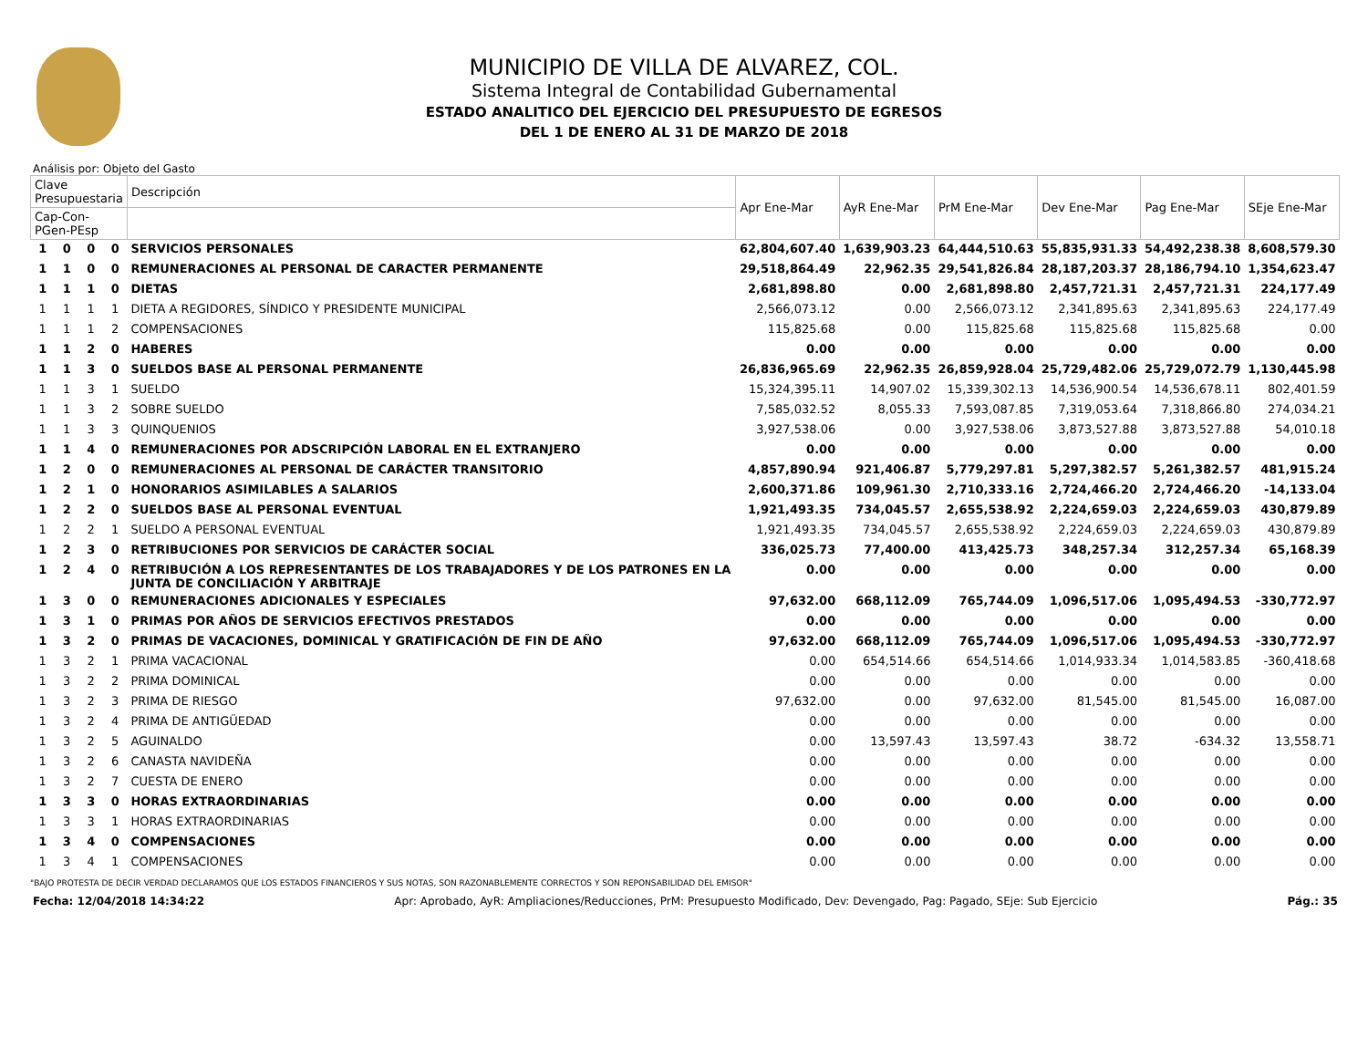MUNICIPIO DE VILLA DE ALVAREZ, COL.
Sistema Integral de Contabilidad Gubernamental
ESTADO ANALITICO DEL EJERCICIO DEL PRESUPUESTO DE EGRESOS
DEL 1 DE ENERO AL 31 DE MARZO DE 2018
Análisis por: Objeto del Gasto
| Clave Presupuestaria | | | | Descripción | Apr Ene-Mar | AyR Ene-Mar | PrM Ene-Mar | Dev Ene-Mar | Pag Ene-Mar | SEje Ene-Mar |
| --- | --- | --- | --- | --- | --- | --- | --- | --- | --- | --- |
| Cap-Con-PGen-PEsp | | | | | | | | | | |
| 1 | 0 | 0 | 0 | SERVICIOS PERSONALES | 62,804,607.40 | 1,639,903.23 | 64,444,510.63 | 55,835,931.33 | 54,492,238.38 | 8,608,579.30 |
| 1 | 1 | 0 | 0 | REMUNERACIONES AL PERSONAL DE CARACTER PERMANENTE | 29,518,864.49 | 22,962.35 | 29,541,826.84 | 28,187,203.37 | 28,186,794.10 | 1,354,623.47 |
| 1 | 1 | 1 | 0 | DIETAS | 2,681,898.80 | 0.00 | 2,681,898.80 | 2,457,721.31 | 2,457,721.31 | 224,177.49 |
| 1 | 1 | 1 | 1 | DIETA A REGIDORES, SÍNDICO Y PRESIDENTE MUNICIPAL | 2,566,073.12 | 0.00 | 2,566,073.12 | 2,341,895.63 | 2,341,895.63 | 224,177.49 |
| 1 | 1 | 1 | 2 | COMPENSACIONES | 115,825.68 | 0.00 | 115,825.68 | 115,825.68 | 115,825.68 | 0.00 |
| 1 | 1 | 2 | 0 | HABERES | 0.00 | 0.00 | 0.00 | 0.00 | 0.00 | 0.00 |
| 1 | 1 | 3 | 0 | SUELDOS BASE AL PERSONAL PERMANENTE | 26,836,965.69 | 22,962.35 | 26,859,928.04 | 25,729,482.06 | 25,729,072.79 | 1,130,445.98 |
| 1 | 1 | 3 | 1 | SUELDO | 15,324,395.11 | 14,907.02 | 15,339,302.13 | 14,536,900.54 | 14,536,678.11 | 802,401.59 |
| 1 | 1 | 3 | 2 | SOBRE SUELDO | 7,585,032.52 | 8,055.33 | 7,593,087.85 | 7,319,053.64 | 7,318,866.80 | 274,034.21 |
| 1 | 1 | 3 | 3 | QUINQUENIOS | 3,927,538.06 | 0.00 | 3,927,538.06 | 3,873,527.88 | 3,873,527.88 | 54,010.18 |
| 1 | 1 | 4 | 0 | REMUNERACIONES POR ADSCRIPCIÓN LABORAL EN EL EXTRANJERO | 0.00 | 0.00 | 0.00 | 0.00 | 0.00 | 0.00 |
| 1 | 2 | 0 | 0 | REMUNERACIONES AL PERSONAL DE CARÁCTER TRANSITORIO | 4,857,890.94 | 921,406.87 | 5,779,297.81 | 5,297,382.57 | 5,261,382.57 | 481,915.24 |
| 1 | 2 | 1 | 0 | HONORARIOS ASIMILABLES A SALARIOS | 2,600,371.86 | 109,961.30 | 2,710,333.16 | 2,724,466.20 | 2,724,466.20 | -14,133.04 |
| 1 | 2 | 2 | 0 | SUELDOS BASE AL PERSONAL EVENTUAL | 1,921,493.35 | 734,045.57 | 2,655,538.92 | 2,224,659.03 | 2,224,659.03 | 430,879.89 |
| 1 | 2 | 2 | 1 | SUELDO A PERSONAL EVENTUAL | 1,921,493.35 | 734,045.57 | 2,655,538.92 | 2,224,659.03 | 2,224,659.03 | 430,879.89 |
| 1 | 2 | 3 | 0 | RETRIBUCIONES POR SERVICIOS DE CARÁCTER SOCIAL | 336,025.73 | 77,400.00 | 413,425.73 | 348,257.34 | 312,257.34 | 65,168.39 |
| 1 | 2 | 4 | 0 | RETRIBUCIÓN A LOS REPRESENTANTES DE LOS TRABAJADORES Y DE LOS PATRONES EN LA JUNTA DE CONCILIACIÓN Y ARBITRAJE | 0.00 | 0.00 | 0.00 | 0.00 | 0.00 | 0.00 |
| 1 | 3 | 0 | 0 | REMUNERACIONES ADICIONALES Y ESPECIALES | 97,632.00 | 668,112.09 | 765,744.09 | 1,096,517.06 | 1,095,494.53 | -330,772.97 |
| 1 | 3 | 1 | 0 | PRIMAS POR AÑOS DE SERVICIOS EFECTIVOS PRESTADOS | 0.00 | 0.00 | 0.00 | 0.00 | 0.00 | 0.00 |
| 1 | 3 | 2 | 0 | PRIMAS DE VACACIONES, DOMINICAL Y GRATIFICACIÓN DE FIN DE AÑO | 97,632.00 | 668,112.09 | 765,744.09 | 1,096,517.06 | 1,095,494.53 | -330,772.97 |
| 1 | 3 | 2 | 1 | PRIMA VACACIONAL | 0.00 | 654,514.66 | 654,514.66 | 1,014,933.34 | 1,014,583.85 | -360,418.68 |
| 1 | 3 | 2 | 2 | PRIMA DOMINICAL | 0.00 | 0.00 | 0.00 | 0.00 | 0.00 | 0.00 |
| 1 | 3 | 2 | 3 | PRIMA DE RIESGO | 97,632.00 | 0.00 | 97,632.00 | 81,545.00 | 81,545.00 | 16,087.00 |
| 1 | 3 | 2 | 4 | PRIMA DE ANTIGÜEDAD | 0.00 | 0.00 | 0.00 | 0.00 | 0.00 | 0.00 |
| 1 | 3 | 2 | 5 | AGUINALDO | 0.00 | 13,597.43 | 13,597.43 | 38.72 | -634.32 | 13,558.71 |
| 1 | 3 | 2 | 6 | CANASTA NAVIDEÑA | 0.00 | 0.00 | 0.00 | 0.00 | 0.00 | 0.00 |
| 1 | 3 | 2 | 7 | CUESTA DE ENERO | 0.00 | 0.00 | 0.00 | 0.00 | 0.00 | 0.00 |
| 1 | 3 | 3 | 0 | HORAS EXTRAORDINARIAS | 0.00 | 0.00 | 0.00 | 0.00 | 0.00 | 0.00 |
| 1 | 3 | 3 | 1 | HORAS EXTRAORDINARIAS | 0.00 | 0.00 | 0.00 | 0.00 | 0.00 | 0.00 |
| 1 | 3 | 4 | 0 | COMPENSACIONES | 0.00 | 0.00 | 0.00 | 0.00 | 0.00 | 0.00 |
| 1 | 3 | 4 | 1 | COMPENSACIONES | 0.00 | 0.00 | 0.00 | 0.00 | 0.00 | 0.00 |
"BAJO PROTESTA DE DECIR VERDAD DECLARAMOS QUE LOS ESTADOS FINANCIEROS Y SUS NOTAS, SON RAZONABLEMENTE CORRECTOS Y SON REPONSABILIDAD DEL EMISOR"
Fecha: 12/04/2018 14:34:22 Apr: Aprobado, AyR: Ampliaciones/Reducciones, PrM: Presupuesto Modificado, Dev: Devengado, Pag: Pagado, SEje: Sub Ejercicio Pág.: 35